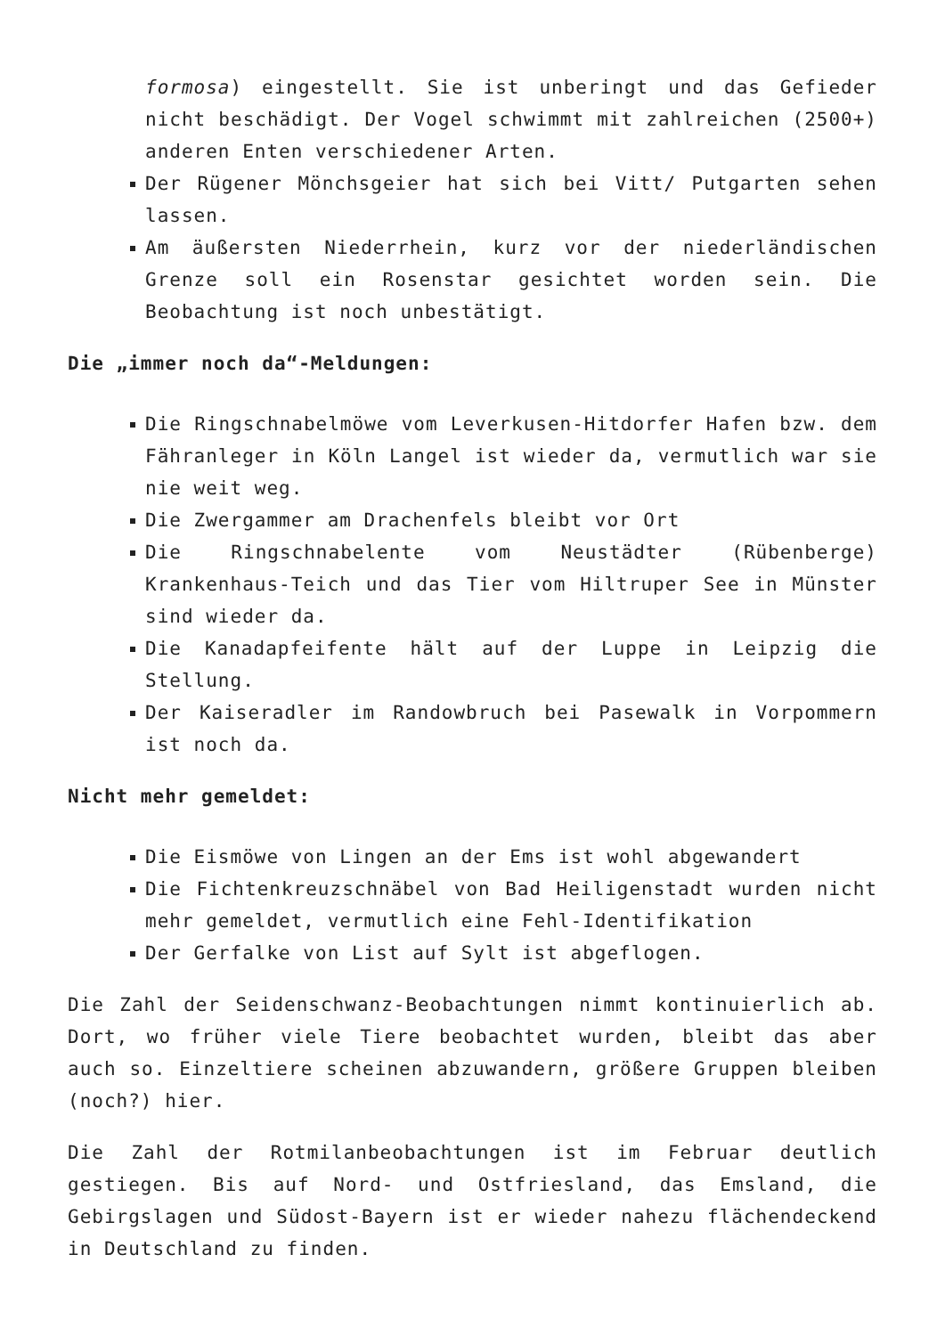formosa) eingestellt. Sie ist unberingt und das Gefieder nicht beschädigt. Der Vogel schwimmt mit zahlreichen (2500+) anderen Enten verschiedener Arten.
Der Rügener Mönchsgeier hat sich bei Vitt/ Putgarten sehen lassen.
Am äußersten Niederrhein, kurz vor der niederländischen Grenze soll ein Rosenstar gesichtet worden sein. Die Beobachtung ist noch unbestätigt.
Die „immer noch da“-Meldungen:
Die Ringschnabelmöwe vom Leverkusen-Hitdorfer Hafen bzw. dem Fähranleger in Köln Langel ist wieder da, vermutlich war sie nie weit weg.
Die Zwergammer am Drachenfels bleibt vor Ort
Die Ringschnabelente vom Neustädter (Rübenberge) Krankenhaus-Teich und das Tier vom Hiltruper See in Münster sind wieder da.
Die Kanadapfeifente hält auf der Luppe in Leipzig die Stellung.
Der Kaiseradler im Randowbruch bei Pasewalk in Vorpommern ist noch da.
Nicht mehr gemeldet:
Die Eismöwe von Lingen an der Ems ist wohl abgewandert
Die Fichtenkreuzschnäbel von Bad Heiligenstadt wurden nicht mehr gemeldet, vermutlich eine Fehl-Identifikation
Der Gerfalke von List auf Sylt ist abgeflogen.
Die Zahl der Seidenschwanz-Beobachtungen nimmt kontinuierlich ab. Dort, wo früher viele Tiere beobachtet wurden, bleibt das aber auch so. Einzeltiere scheinen abzuwandern, größere Gruppen bleiben (noch?) hier.
Die Zahl der Rotmilanbeobachtungen ist im Februar deutlich gestiegen. Bis auf Nord- und Ostfriesland, das Emsland, die Gebirgslagen und Südost-Bayern ist er wieder nahezu flächendeckend in Deutschland zu finden.